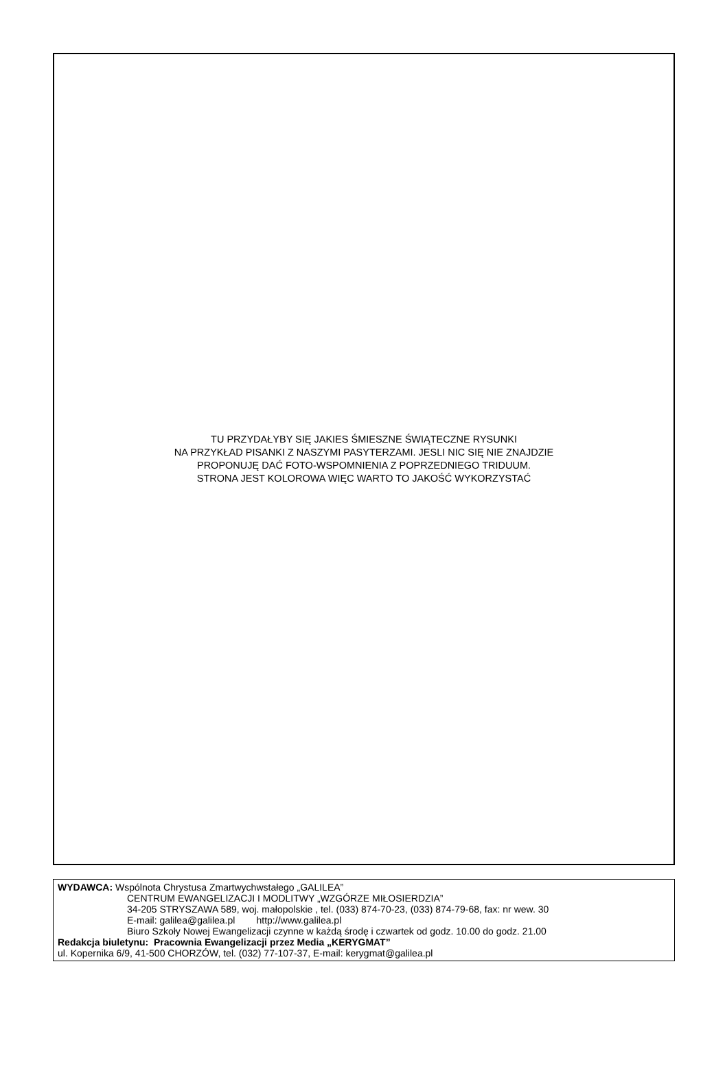TU PRZYDAŁYBY SIĘ JAKIES ŚMIESZNE ŚWIĄTECZNE RYSUNKI
NA PRZYKŁAD PISANKI Z NASZYMI PASYTERZAMI. JESLI NIC SIĘ NIE ZNAJDZIE
PROPONUJĘ DAĆ FOTO-WSPOMNIENIA Z POPRZEDNIEGO TRIDUUM.
STRONA JEST KOLOROWA WIĘC WARTO TO JAKOŚĆ WYKORZYSTAĆ
WYDAWCA: Wspólnota Chrystusa Zmartwychwstałego „GALILEA”
CENTRUM EWANGELIZACJI I MODLITWY „WZGÓRZE MIŁOSIERDZIA”
34-205 STRYSZAWA 589, woj. małopolskie , tel. (033) 874-70-23, (033) 874-79-68, fax: nr wew. 30
E-mail: galilea@galilea.pl http://www.galilea.pl
Biuro Szkoły Nowej Ewangelizacji czynne w każdą środę i czwartek od godz. 10.00 do godz. 21.00
Redakcja biuletynu: Pracownia Ewangelizacji przez Media „KERYGMAT”
ul. Kopernika 6/9, 41-500 CHORZÓW, tel. (032) 77-107-37, E-mail: kerygmat@galilea.pl